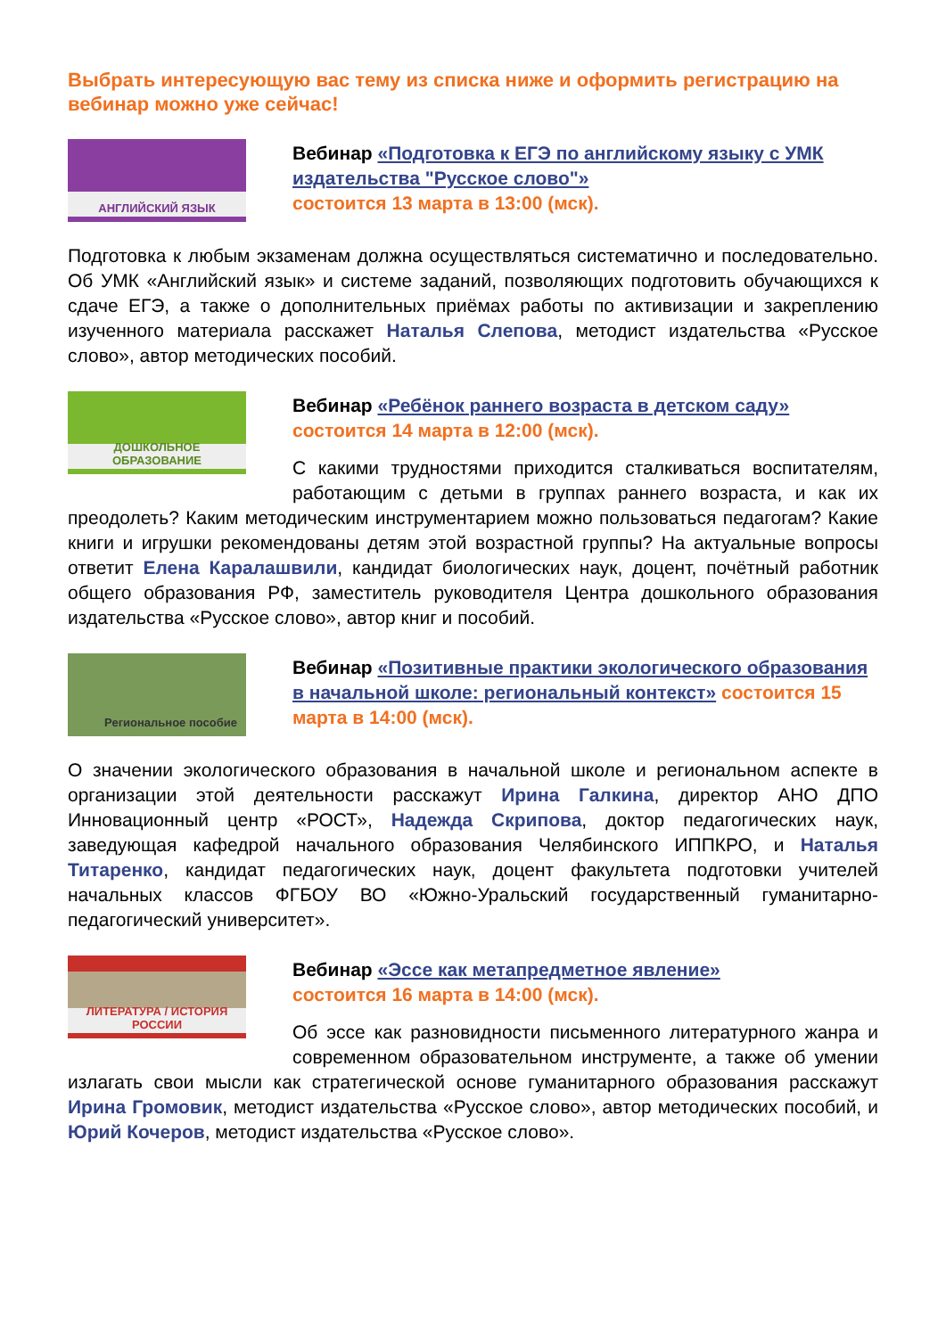Выбрать интересующую вас тему из списка ниже и оформить регистрацию на вебинар можно уже сейчас!
АНГЛИЙСКИЙ ЯЗЫК
Вебинар «Подготовка к ЕГЭ по английскому языку с УМК издательства "Русское слово"»
состоится 13 марта в 13:00 (мск).
Подготовка к любым экзаменам должна осуществляться систематично и последовательно. Об УМК «Английский язык» и системе заданий, позволяющих подготовить обучающихся к сдаче ЕГЭ, а также о дополнительных приёмах работы по активизации и закреплению изученного материала расскажет Наталья Слепова, методист издательства «Русское слово», автор методических пособий.
ДОШКОЛЬНОЕ ОБРАЗОВАНИЕ
Вебинар «Ребёнок раннего возраста в детском саду»
состоится 14 марта в 12:00 (мск).
С какими трудностями приходится сталкиваться воспитателям, работающим с детьми в группах раннего возраста, и как их преодолеть? Каким методическим инструментарием можно пользоваться педагогам? Какие книги и игрушки рекомендованы детям этой возрастной группы? На актуальные вопросы ответит Елена Каралашвили, кандидат биологических наук, доцент, почётный работник общего образования РФ, заместитель руководителя Центра дошкольного образования издательства «Русское слово», автор книг и пособий.
Региональное пособие
Вебинар «Позитивные практики экологического образования в начальной школе: региональный контекст» состоится 15 марта в 14:00 (мск).
О значении экологического образования в начальной школе и региональном аспекте в организации этой деятельности расскажут Ирина Галкина, директор АНО ДПО Инновационный центр «РОСТ», Надежда Скрипова, доктор педагогических наук, заведующая кафедрой начального образования Челябинского ИППКРО, и Наталья Титаренко, кандидат педагогических наук, доцент факультета подготовки учителей начальных классов ФГБОУ ВО «Южно-Уральский государственный гуманитарно-педагогический университет».
ЛИТЕРАТУРА / ИСТОРИЯ РОССИИ
Вебинар «Эссе как метапредметное явление»
состоится 16 марта в 14:00 (мск).
Об эссе как разновидности письменного литературного жанра и современном образовательном инструменте, а также об умении излагать свои мысли как стратегической основе гуманитарного образования расскажут Ирина Громовик, методист издательства «Русское слово», автор методических пособий, и Юрий Кочеров, методист издательства «Русское слово».